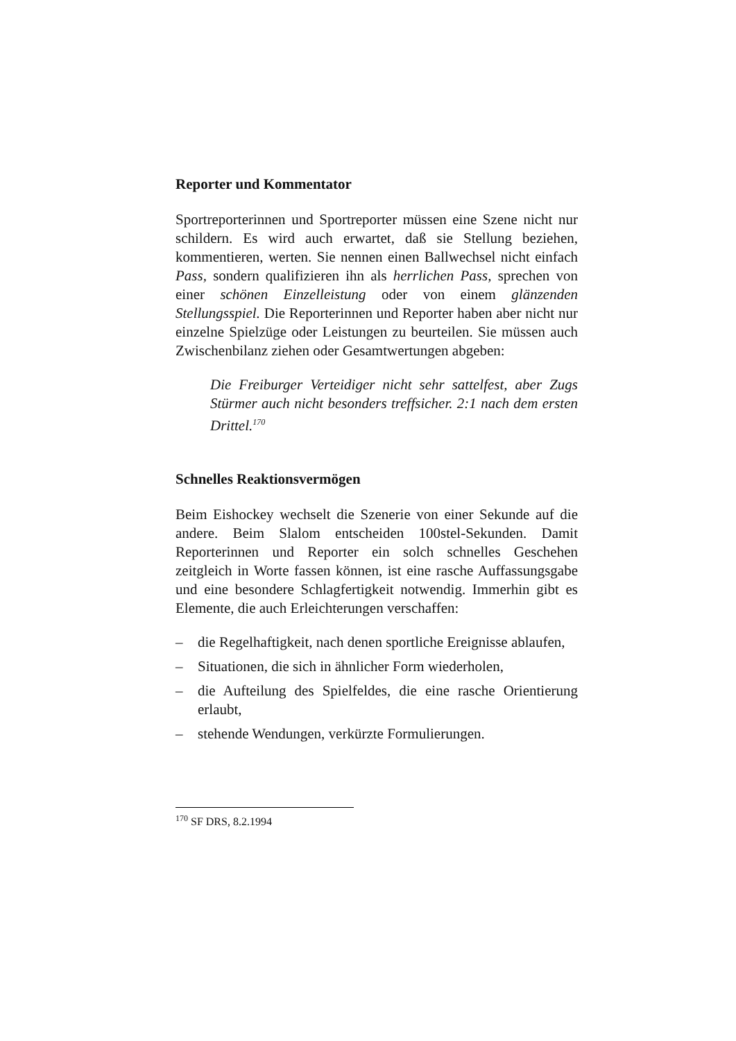Reporter und Kommentator
Sportreporterinnen und Sportreporter müssen eine Szene nicht nur schildern. Es wird auch erwartet, daß sie Stellung beziehen, kommentieren, werten. Sie nennen einen Ballwechsel nicht einfach Pass, sondern qualifizieren ihn als herrlichen Pass, sprechen von einer schönen Einzelleistung oder von einem glänzenden Stellungsspiel. Die Reporterinnen und Reporter haben aber nicht nur einzelne Spielzüge oder Leistungen zu beurteilen. Sie müssen auch Zwischenbilanz ziehen oder Gesamtwertungen abgeben:
Die Freiburger Verteidiger nicht sehr sattelfest, aber Zugs Stürmer auch nicht besonders treffsicher. 2:1 nach dem ersten Drittel.<sup>170</sup>
Schnelles Reaktionsvermögen
Beim Eishockey wechselt die Szenerie von einer Sekunde auf die andere. Beim Slalom entscheiden 100stel-Sekunden. Damit Reporterinnen und Reporter ein solch schnelles Geschehen zeitgleich in Worte fassen können, ist eine rasche Auffassungsgabe und eine besondere Schlagfertigkeit notwendig. Immerhin gibt es Elemente, die auch Erleichterungen verschaffen:
– die Regelhaftigkeit, nach denen sportliche Ereignisse ablaufen,
– Situationen, die sich in ähnlicher Form wiederholen,
– die Aufteilung des Spielfeldes, die eine rasche Orientierung erlaubt,
– stehende Wendungen, verkürzte Formulierungen.
<sup>170</sup> SF DRS, 8.2.1994